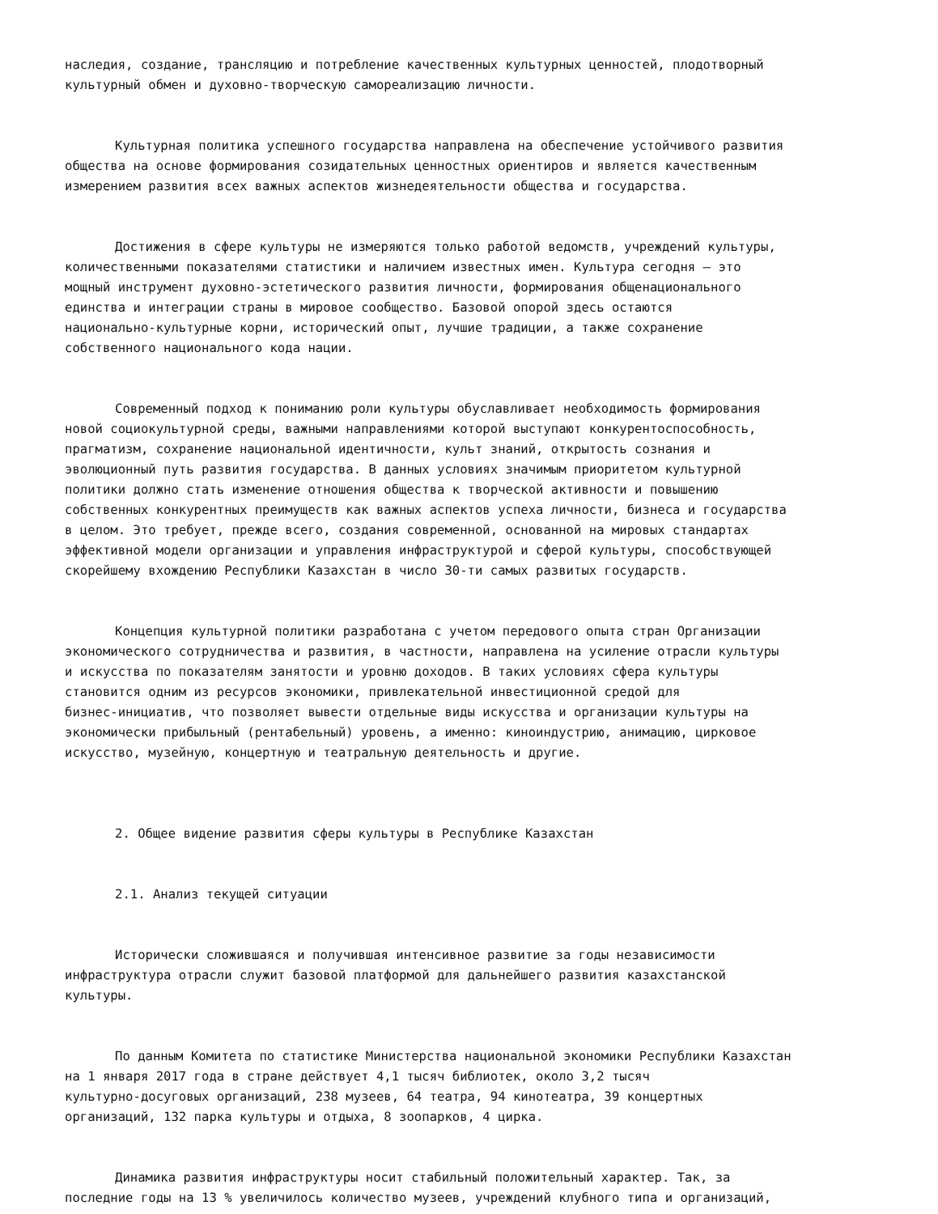наследия, создание, трансляцию и потребление качественных культурных ценностей, плодотворный культурный обмен и духовно-творческую самореализацию личности.
Культурная политика успешного государства направлена на обеспечение устойчивого развития общества на основе формирования созидательных ценностных ориентиров и является качественным измерением развития всех важных аспектов жизнедеятельности общества и государства.
Достижения в сфере культуры не измеряются только работой ведомств, учреждений культуры, количественными показателями статистики и наличием известных имен. Культура сегодня – это мощный инструмент духовно-эстетического развития личности, формирования общенационального единства и интеграции страны в мировое сообщество. Базовой опорой здесь остаются национально-культурные корни, исторический опыт, лучшие традиции, а также сохранение собственного национального кода нации.
Современный подход к пониманию роли культуры обуславливает необходимость формирования новой социокультурной среды, важными направлениями которой выступают конкурентоспособность, прагматизм, сохранение национальной идентичности, культ знаний, открытость сознания и эволюционный путь развития государства. В данных условиях значимым приоритетом культурной политики должно стать изменение отношения общества к творческой активности и повышению собственных конкурентных преимуществ как важных аспектов успеха личности, бизнеса и государства в целом. Это требует, прежде всего, создания современной, основанной на мировых стандартах эффективной модели организации и управления инфраструктурой и сферой культуры, способствующей скорейшему вхождению Республики Казахстан в число 30-ти самых развитых государств.
Концепция культурной политики разработана с учетом передового опыта стран Организации экономического сотрудничества и развития, в частности, направлена на усиление отрасли культуры и искусства по показателям занятости и уровню доходов. В таких условиях сфера культуры становится одним из ресурсов экономики, привлекательной инвестиционной средой для бизнес-инициатив, что позволяет вывести отдельные виды искусства и организации культуры на экономически прибыльный (рентабельный) уровень, а именно: киноиндустрию, анимацию, цирковое искусство, музейную, концертную и театральную деятельность и другие.
2. Общее видение развития сферы культуры в Республике Казахстан
2.1. Анализ текущей ситуации
Исторически сложившаяся и получившая интенсивное развитие за годы независимости инфраструктура отрасли служит базовой платформой для дальнейшего развития казахстанской культуры.
По данным Комитета по статистике Министерства национальной экономики Республики Казахстан на 1 января 2017 года в стране действует 4,1 тысяч библиотек, около 3,2 тысяч культурно-досуговых организаций, 238 музеев, 64 театра, 94 кинотеатра, 39 концертных организаций, 132 парка культуры и отдыха, 8 зоопарков, 4 цирка.
Динамика развития инфраструктуры носит стабильный положительный характер. Так, за последние годы на 13 % увеличилось количество музеев, учреждений клубного типа и организаций,